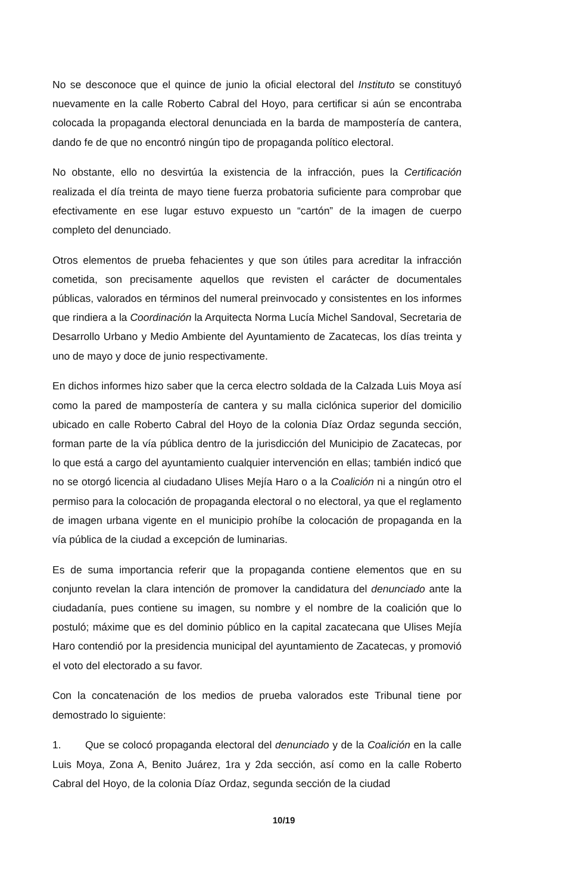No se desconoce que el quince de junio la oficial electoral del Instituto se constituyó nuevamente en la calle Roberto Cabral del Hoyo, para certificar si aún se encontraba colocada la propaganda electoral denunciada en la barda de mampostería de cantera, dando fe de que no encontró ningún tipo de propaganda político electoral.
No obstante, ello no desvirtúa la existencia de la infracción, pues la Certificación realizada el día treinta de mayo tiene fuerza probatoria suficiente para comprobar que efectivamente en ese lugar estuvo expuesto un “cartón” de la imagen de cuerpo completo del denunciado.
Otros elementos de prueba fehacientes y que son útiles para acreditar la infracción cometida, son precisamente aquellos que revisten el carácter de documentales públicas, valorados en términos del numeral preinvocado y consistentes en los informes que rindiera a la Coordinación la Arquitecta Norma Lucía Michel Sandoval, Secretaria de Desarrollo Urbano y Medio Ambiente del Ayuntamiento de Zacatecas, los días treinta y uno de mayo y doce de junio respectivamente.
En dichos informes hizo saber que la cerca electro soldada de la Calzada Luis Moya así como la pared de mampostería de cantera y su malla ciclónica superior del domicilio ubicado en calle Roberto Cabral del Hoyo de la colonia Díaz Ordaz segunda sección, forman parte de la vía pública dentro de la jurisdicción del Municipio de Zacatecas, por lo que está a cargo del ayuntamiento cualquier intervención en ellas; también indicó que no se otorgó licencia al ciudadano Ulises Mejía Haro o a la Coalición ni a ningún otro el permiso para la colocación de propaganda electoral o no electoral, ya que el reglamento de imagen urbana vigente en el municipio prohíbe la colocación de propaganda en la vía pública de la ciudad a excepción de luminarias.
Es de suma importancia referir que la propaganda contiene elementos que en su conjunto revelan la clara intención de promover la candidatura del denunciado ante la ciudadanía, pues contiene su imagen, su nombre y el nombre de la coalición que lo postuló; máxime que es del dominio público en la capital zacatecana que Ulises Mejía Haro contendió por la presidencia municipal del ayuntamiento de Zacatecas, y promovió el voto del electorado a su favor.
Con la concatenación de los medios de prueba valorados este Tribunal tiene por demostrado lo siguiente:
1. Que se colocó propaganda electoral del denunciado y de la Coalición en la calle Luis Moya, Zona A, Benito Juárez, 1ra y 2da sección, así como en la calle Roberto Cabral del Hoyo, de la colonia Díaz Ordaz, segunda sección de la ciudad
10/19